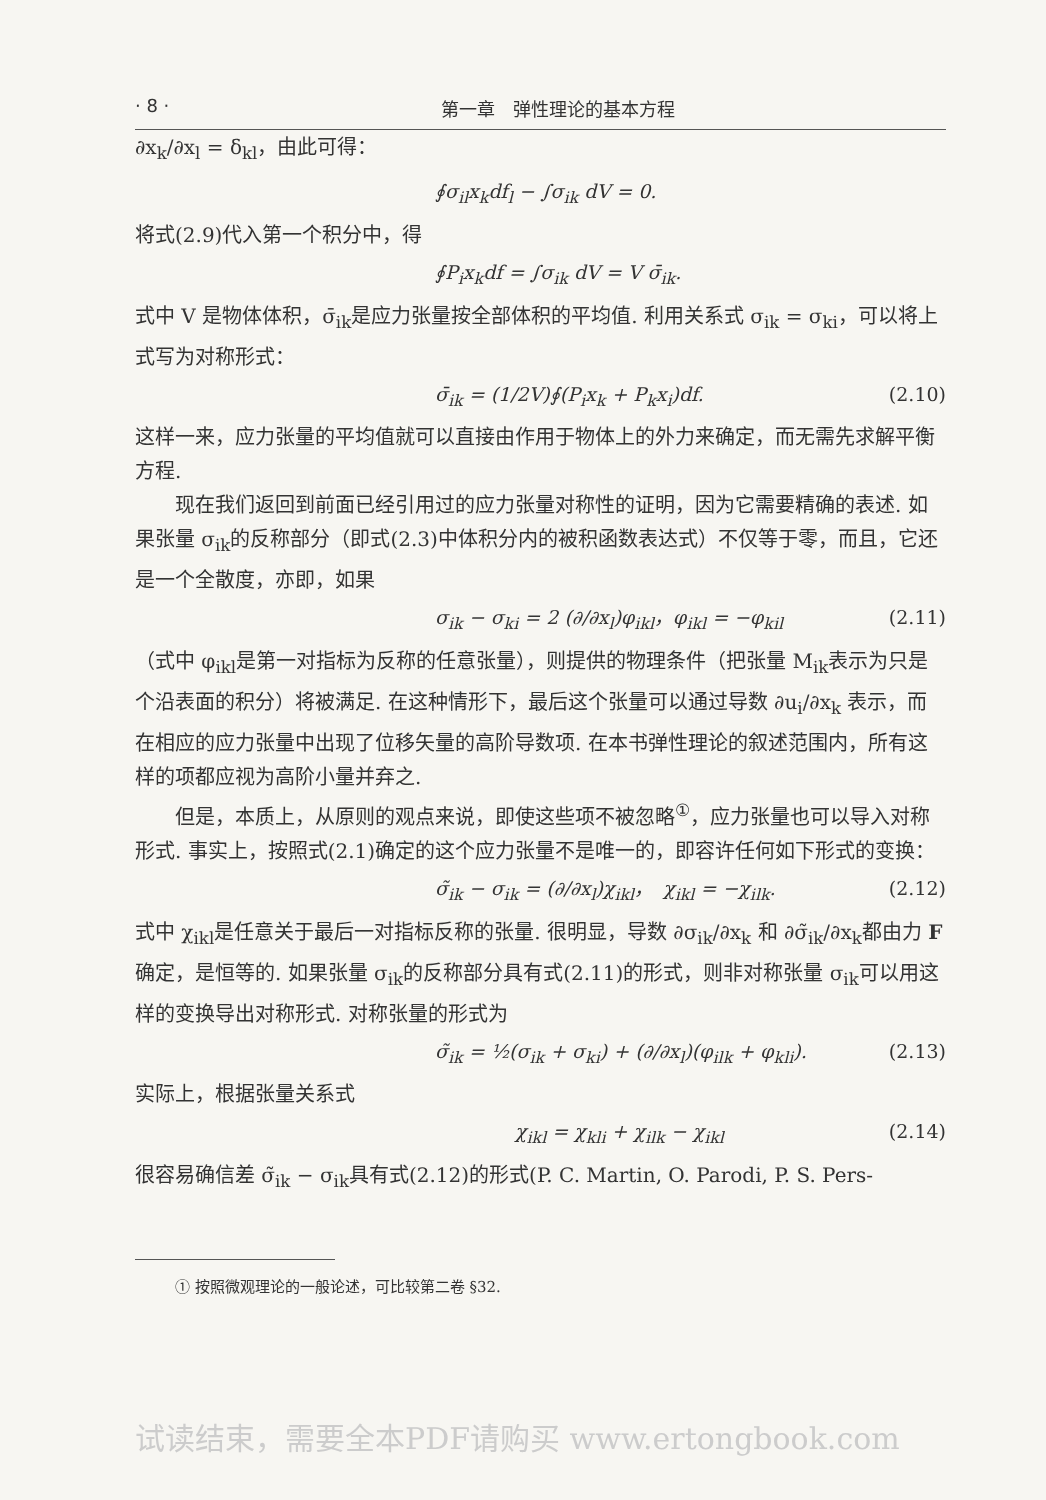· 8 · 第一章　弹性理论的基本方程
∂x<sub>k</sub>/∂x<sub>l</sub> = δ<sub>kl</sub>，由此可得：
∮σ<sub>il</sub>x<sub>k</sub>df<sub>l</sub> − ∫σ<sub>ik</sub> dV = 0.
将式(2.9)代入第一个积分中，得
∮P<sub>i</sub>x<sub>k</sub>df = ∫σ<sub>ik</sub> dV = V σ̄<sub>ik</sub>.
式中 V 是物体体积，σ̄<sub>ik</sub>是应力张量按全部体积的平均值. 利用关系式 σ<sub>ik</sub> = σ<sub>ki</sub>，可以将上式写为对称形式：
σ̄<sub>ik</sub> = (1/2V)∮(P<sub>i</sub>x<sub>k</sub> + P<sub>k</sub>x<sub>i</sub>)df. (2.10)
这样一来，应力张量的平均值就可以直接由作用于物体上的外力来确定，而无需先求解平衡方程.
现在我们返回到前面已经引用过的应力张量对称性的证明，因为它需要精确的表述. 如果张量 σ<sub>ik</sub>的反称部分（即式(2.3)中体积分内的被积函数表达式）不仅等于零，而且，它还是一个全散度，亦即，如果
σ<sub>ik</sub> − σ<sub>ki</sub> = 2 (∂/∂x<sub>l</sub>)φ<sub>ikl</sub>，φ<sub>ikl</sub> = −φ<sub>kil</sub> (2.11)
（式中 φ<sub>ikl</sub>是第一对指标为反称的任意张量），则提供的物理条件（把张量 M<sub>ik</sub>表示为只是个沿表面的积分）将被满足. 在这种情形下，最后这个张量可以通过导数 ∂u<sub>i</sub>/∂x<sub>k</sub> 表示，而在相应的应力张量中出现了位移矢量的高阶导数项. 在本书弹性理论的叙述范围内，所有这样的项都应视为高阶小量并弃之.
但是，本质上，从原则的观点来说，即使这些项不被忽略<sup>①</sup>，应力张量也可以导入对称形式. 事实上，按照式(2.1)确定的这个应力张量不是唯一的，即容许任何如下形式的变换：
σ̃<sub>ik</sub> − σ<sub>ik</sub> = (∂/∂x<sub>l</sub>)χ<sub>ikl</sub>，　χ<sub>ikl</sub> = −χ<sub>ilk</sub>. (2.12)
式中 χ<sub>ikl</sub>是任意关于最后一对指标反称的张量. 很明显，导数 ∂σ<sub>ik</sub>/∂x<sub>k</sub> 和 ∂σ̃<sub>ik</sub>/∂x<sub>k</sub>都由力 F 确定，是恒等的. 如果张量 σ<sub>ik</sub>的反称部分具有式(2.11)的形式，则非对称张量 σ<sub>ik</sub>可以用这样的变换导出对称形式. 对称张量的形式为
σ̃<sub>ik</sub> = ½(σ<sub>ik</sub> + σ<sub>ki</sub>) + (∂/∂x<sub>l</sub>)(φ<sub>ilk</sub> + φ<sub>kli</sub>). (2.13)
实际上，根据张量关系式
χ<sub>ikl</sub> = χ<sub>kli</sub> + χ<sub>ilk</sub> − χ<sub>ikl</sub> (2.14)
很容易确信差 σ̃<sub>ik</sub> − σ<sub>ik</sub>具有式(2.12)的形式(P. C. Martin, O. Parodi, P. S. Pers-
① 按照微观理论的一般论述，可比较第二卷 §32.
试读结束，需要全本PDF请购买 www.ertongbook.com